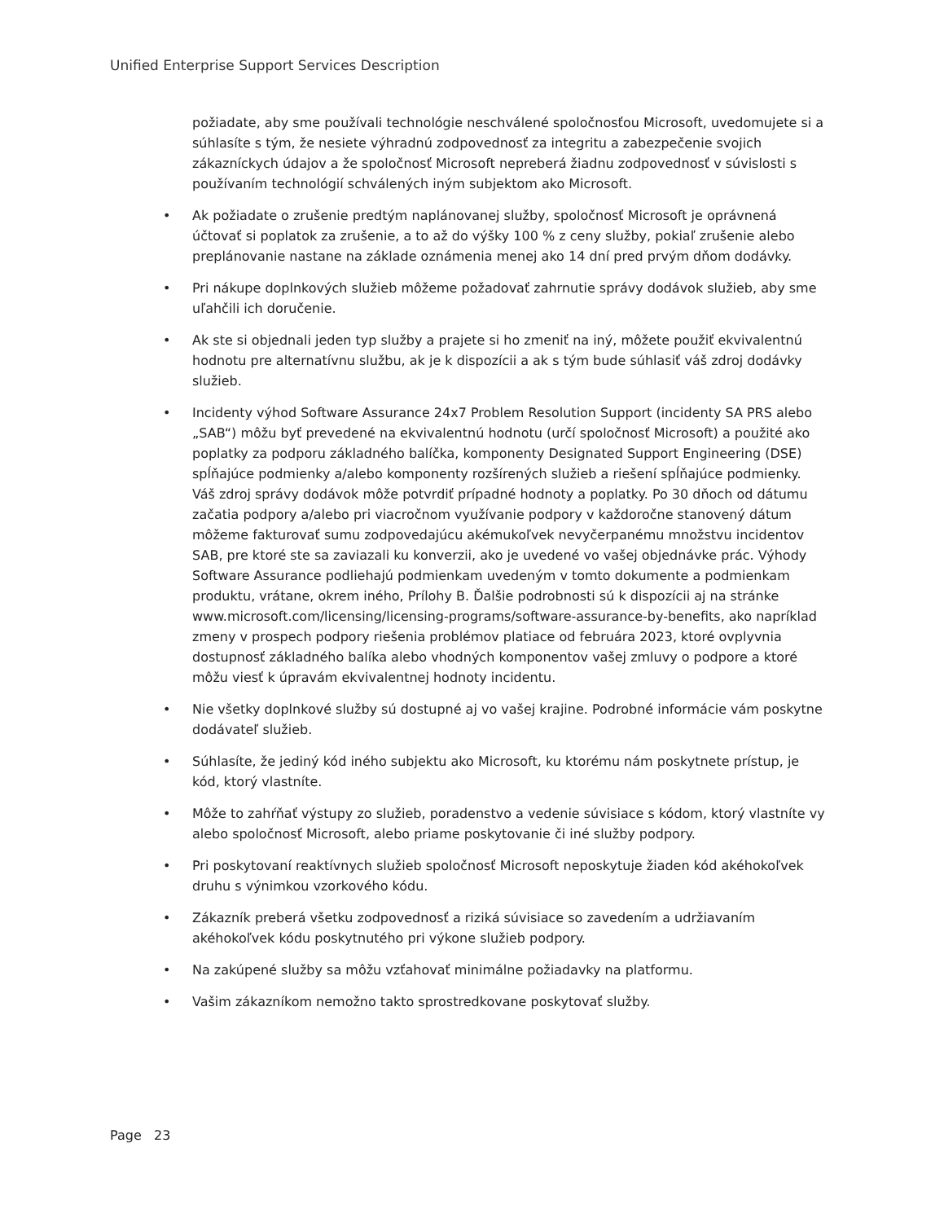Unified Enterprise Support Services Description
požiadate, aby sme používali technológie neschválené spoločnosťou Microsoft, uvedomujete si a súhlasíte s tým, že nesiete výhradnú zodpovednosť za integritu a zabezpečenie svojich zákazníckych údajov a že spoločnosť Microsoft nepreberá žiadnu zodpovednosť v súvislosti s používaním technológií schválených iným subjektom ako Microsoft.
• Ak požiadate o zrušenie predtým naplánovanej služby, spoločnosť Microsoft je oprávnená účtovať si poplatok za zrušenie, a to až do výšky 100 % z ceny služby, pokiaľ zrušenie alebo preplánovanie nastane na základe oznámenia menej ako 14 dní pred prvým dňom dodávky.
• Pri nákupe doplnkových služieb môžeme požadovať zahrnutie správy dodávok služieb, aby sme uľahčili ich doručenie.
• Ak ste si objednali jeden typ služby a prajete si ho zmeniť na iný, môžete použiť ekvivalentnú hodnotu pre alternatívnu službu, ak je k dispozícii a ak s tým bude súhlasiť váš zdroj dodávky služieb.
• Incidenty výhod Software Assurance 24x7 Problem Resolution Support (incidenty SA PRS alebo „SAB“) môžu byť prevedené na ekvivalentnú hodnotu (určí spoločnosť Microsoft) a použité ako poplatky za podporu základného balíčka, komponenty Designated Support Engineering (DSE) spĺňajúce podmienky a/alebo komponenty rozšírených služieb a riešení spĺňajúce podmienky. Váš zdroj správy dodávok môže potvrdiť prípadné hodnoty a poplatky. Po 30 dňoch od dátumu začatia podpory a/alebo pri viacročnom využívanie podpory v každoročne stanovený dátum môžeme fakturovať sumu zodpovedajúcu akémukoľvek nevyčerpanému množstvu incidentov SAB, pre ktoré ste sa zaviazali ku konverzii, ako je uvedené vo vašej objednávke prác. Výhody Software Assurance podliehajú podmienkam uvedeným v tomto dokumente a podmienkam produktu, vrátane, okrem iného, Prílohy B. Ďalšie podrobnosti sú k dispozícii aj na stránke www.microsoft.com/licensing/licensing-programs/software-assurance-by-benefits, ako napríklad zmeny v prospech podpory riešenia problémov platiace od februára 2023, ktoré ovplyvnia dostupnosť základného balíka alebo vhodných komponentov vašej zmluvy o podpore a ktoré môžu viesť k úpravám ekvivalentnej hodnoty incidentu.
• Nie všetky doplnkové služby sú dostupné aj vo vašej krajine. Podrobné informácie vám poskytne dodávateľ služieb.
• Súhlasíte, že jediný kód iného subjektu ako Microsoft, ku ktorému nám poskytnete prístup, je kód, ktorý vlastníte.
• Môže to zahŕňať výstupy zo služieb, poradenstvo a vedenie súvisiace s kódom, ktorý vlastníte vy alebo spoločnosť Microsoft, alebo priame poskytovanie či iné služby podpory.
• Pri poskytovaní reaktívnych služieb spoločnosť Microsoft neposkytuje žiaden kód akéhokoľvek druhu s výnimkou vzorkového kódu.
• Zákazník preberá všetku zodpovednosť a riziká súvisiace so zavedením a udržiavaním akéhokoľvek kódu poskytnutého pri výkone služieb podpory.
• Na zakúpené služby sa môžu vzťahovať minimálne požiadavky na platformu.
• Vašim zákazníkom nemožno takto sprostredkovane poskytovať služby.
Page 23